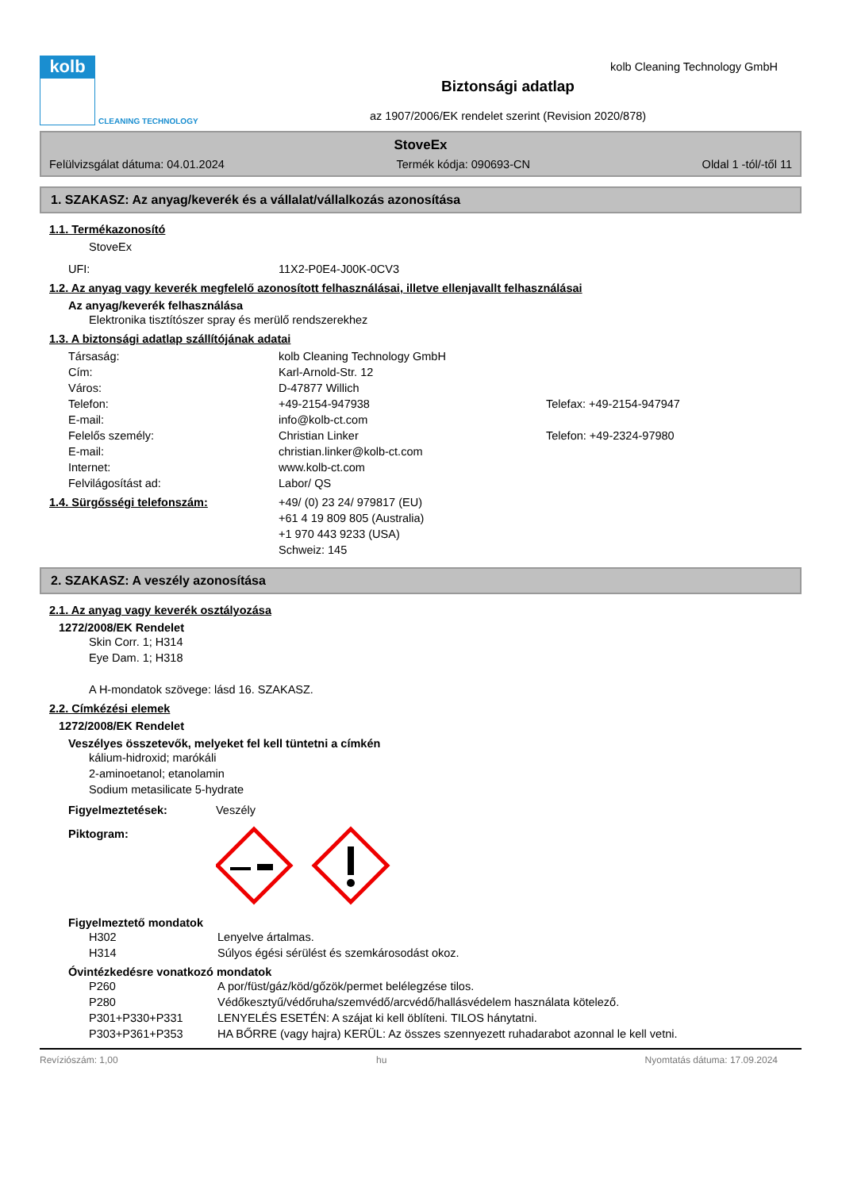kolb
CLEANING TECHNOLOGY
Biztonsági adatlap
az 1907/2006/EK rendelet szerint (Revision 2020/878)
kolb Cleaning Technology GmbH
StoveEx
Felülvizsgálat dátuma: 04.01.2024 Termék kódja: 090693-CN Oldal 1 -tól/-től 11
1. SZAKASZ: Az anyag/keverék és a vállalat/vállalkozás azonosítása
1.1. Termékazonosító
StoveEx
UFI: 11X2-P0E4-J00K-0CV3
1.2. Az anyag vagy keverék megfelelő azonosított felhasználásai, illetve ellenjavallt felhasználásai
Az anyag/keverék felhasználása
Elektronika tisztítószer spray és merülő rendszerekhez
1.3. A biztonsági adatlap szállítójának adatai
Társaság: kolb Cleaning Technology GmbH
Cím: Karl-Arnold-Str. 12
Város: D-47877 Willich
Telefon: +49-2154-947938 Telefax: +49-2154-947947
E-mail: info@kolb-ct.com
Felelős személy: Christian Linker Telefon: +49-2324-97980
E-mail: christian.linker@kolb-ct.com
Internet: www.kolb-ct.com
Felvilágosítást ad: Labor/ QS
1.4. Sürgősségi telefonszám: +49/ (0) 23 24/ 979817 (EU)
+61 4 19 809 805 (Australia)
+1 970 443 9233 (USA)
Schweiz: 145
2. SZAKASZ: A veszély azonosítása
2.1. Az anyag vagy keverék osztályozása
1272/2008/EK Rendelet
Skin Corr. 1; H314
Eye Dam. 1; H318
A H-mondatok szövege: lásd 16. SZAKASZ.
2.2. Címkézési elemek
1272/2008/EK Rendelet
Veszélyes összetevők, melyeket fel kell tüntetni a címkén
kálium-hidroxid; marókáli
2-aminoetanol; etanolamin
Sodium metasilicate 5-hydrate
Figyelmeztetések: Veszély
Piktogram:
Figyelmeztető mondatok
H302 Lenyelve ártalmas.
H314 Súlyos égési sérülést és szemkárosodást okoz.
Óvintézkedésre vonatkozó mondatok
P260 A por/füst/gáz/köd/gőzök/permet belélegzése tilos.
P280 Védőkesztyű/védőruha/szemvédő/arcvédő/hallásvédelem használata kötelező.
P301+P330+P331 LENYELÉS ESETÉN: A szájat ki kell öblíteni. TILOS hánytatni.
P303+P361+P353 HA BŐRRE (vagy hajra) KERÜL: Az összes szennyezett ruhadarabot azonnal le kell vetni.
Revíziószám: 1,00 hu Nyomtatás dátuma: 17.09.2024